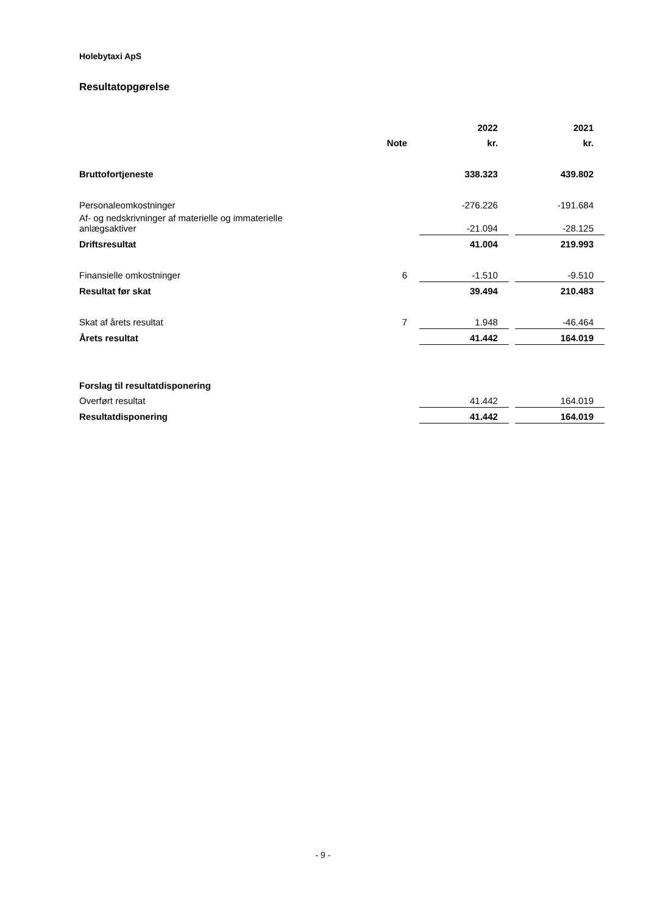Holebytaxi ApS
Resultatopgørelse
| | | 2022 | | 2021 |
| --- | --- | --- | --- | --- |
| | Note | kr. | | kr. |
| Bruttofortjeneste | | 338.323 | | 439.802 |
| Personaleomkostninger | | -276.226 | | -191.684 |
| Af- og nedskrivninger af materielle og immaterielle anlægsaktiver | | -21.094 | | -28.125 |
| Driftsresultat | | 41.004 | | 219.993 |
| Finansielle omkostninger | 6 | -1.510 | | -9.510 |
| Resultat før skat | | 39.494 | | 210.483 |
| Skat af årets resultat | 7 | 1.948 | | -46.464 |
| Årets resultat | | 41.442 | | 164.019 |
| Forslag til resultatdisponering | | | | |
| Overført resultat | | 41.442 | | 164.019 |
| Resultatdisponering | | 41.442 | | 164.019 |
- 9 -